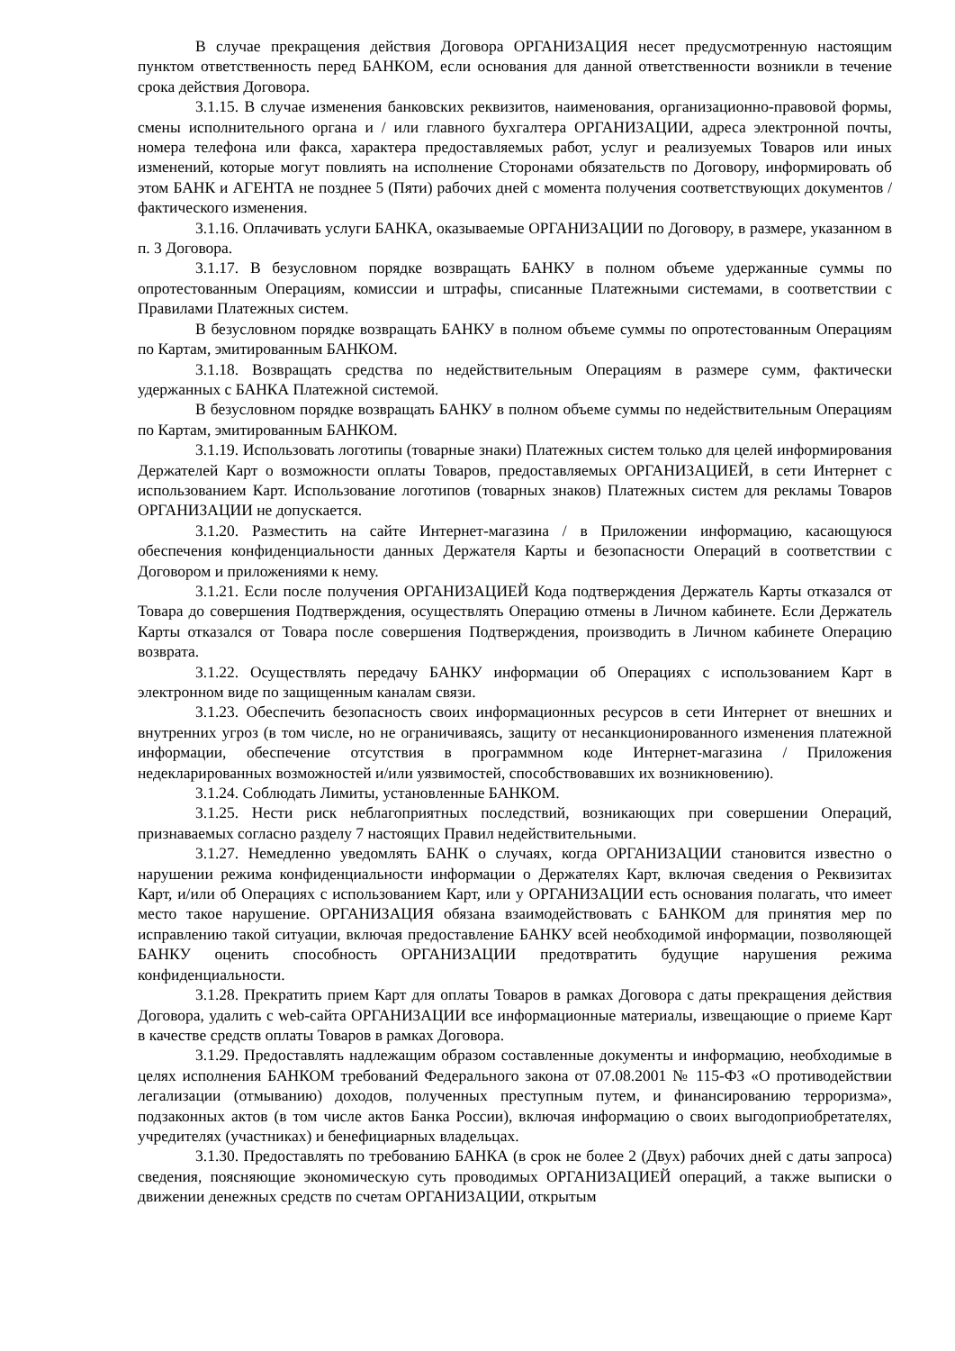В случае прекращения действия Договора ОРГАНИЗАЦИЯ несет предусмотренную настоящим пунктом ответственность перед БАНКОМ, если основания для данной ответственности возникли в течение срока действия Договора.
3.1.15. В случае изменения банковских реквизитов, наименования, организационно-правовой формы, смены исполнительного органа и / или главного бухгалтера ОРГАНИЗАЦИИ, адреса электронной почты, номера телефона или факса, характера предоставляемых работ, услуг и реализуемых Товаров или иных изменений, которые могут повлиять на исполнение Сторонами обязательств по Договору, информировать об этом БАНК и АГЕНТА не позднее 5 (Пяти) рабочих дней с момента получения соответствующих документов / фактического изменения.
3.1.16. Оплачивать услуги БАНКА, оказываемые ОРГАНИЗАЦИИ по Договору, в размере, указанном в п. 3 Договора.
3.1.17. В безусловном порядке возвращать БАНКУ в полном объеме удержанные суммы по опротестованным Операциям, комиссии и штрафы, списанные Платежными системами, в соответствии с Правилами Платежных систем.
В безусловном порядке возвращать БАНКУ в полном объеме суммы по опротестованным Операциям по Картам, эмитированным БАНКОМ.
3.1.18. Возвращать средства по недействительным Операциям в размере сумм, фактически удержанных с БАНКА Платежной системой.
В безусловном порядке возвращать БАНКУ в полном объеме суммы по недействительным Операциям по Картам, эмитированным БАНКОМ.
3.1.19. Использовать логотипы (товарные знаки) Платежных систем только для целей информирования Держателей Карт о возможности оплаты Товаров, предоставляемых ОРГАНИЗАЦИЕЙ, в сети Интернет с использованием Карт. Использование логотипов (товарных знаков) Платежных систем для рекламы Товаров ОРГАНИЗАЦИИ не допускается.
3.1.20. Разместить на сайте Интернет-магазина / в Приложении информацию, касающуюся обеспечения конфиденциальности данных Держателя Карты и безопасности Операций в соответствии с Договором и приложениями к нему.
3.1.21. Если после получения ОРГАНИЗАЦИЕЙ Кода подтверждения Держатель Карты отказался от Товара до совершения Подтверждения, осуществлять Операцию отмены в Личном кабинете. Если Держатель Карты отказался от Товара после совершения Подтверждения, производить в Личном кабинете Операцию возврата.
3.1.22. Осуществлять передачу БАНКУ информации об Операциях с использованием Карт в электронном виде по защищенным каналам связи.
3.1.23. Обеспечить безопасность своих информационных ресурсов в сети Интернет от внешних и внутренних угроз (в том числе, но не ограничиваясь, защиту от несанкционированного изменения платежной информации, обеспечение отсутствия в программном коде Интернет-магазина / Приложения недекларированных возможностей и/или уязвимостей, способствовавших их возникновению).
3.1.24. Соблюдать Лимиты, установленные БАНКОМ.
3.1.25. Нести риск неблагоприятных последствий, возникающих при совершении Операций, признаваемых согласно разделу 7 настоящих Правил недействительными.
3.1.27. Немедленно уведомлять БАНК о случаях, когда ОРГАНИЗАЦИИ становится известно о нарушении режима конфиденциальности информации о Держателях Карт, включая сведения о Реквизитах Карт, и/или об Операциях с использованием Карт, или у ОРГАНИЗАЦИИ есть основания полагать, что имеет место такое нарушение. ОРГАНИЗАЦИЯ обязана взаимодействовать с БАНКОМ для принятия мер по исправлению такой ситуации, включая предоставление БАНКУ всей необходимой информации, позволяющей БАНКУ оценить способность ОРГАНИЗАЦИИ предотвратить будущие нарушения режима конфиденциальности.
3.1.28. Прекратить прием Карт для оплаты Товаров в рамках Договора с даты прекращения действия Договора, удалить с web-сайта ОРГАНИЗАЦИИ все информационные материалы, извещающие о приеме Карт в качестве средств оплаты Товаров в рамках Договора.
3.1.29. Предоставлять надлежащим образом составленные документы и информацию, необходимые в целях исполнения БАНКОМ требований Федерального закона от 07.08.2001 № 115-ФЗ «О противодействии легализации (отмыванию) доходов, полученных преступным путем, и финансированию терроризма», подзаконных актов (в том числе актов Банка России), включая информацию о своих выгодоприобретателях, учредителях (участниках) и бенефициарных владельцах.
3.1.30. Предоставлять по требованию БАНКА (в срок не более 2 (Двух) рабочих дней с даты запроса) сведения, поясняющие экономическую суть проводимых ОРГАНИЗАЦИЕЙ операций, а также выписки о движении денежных средств по счетам ОРГАНИЗАЦИИ, открытым